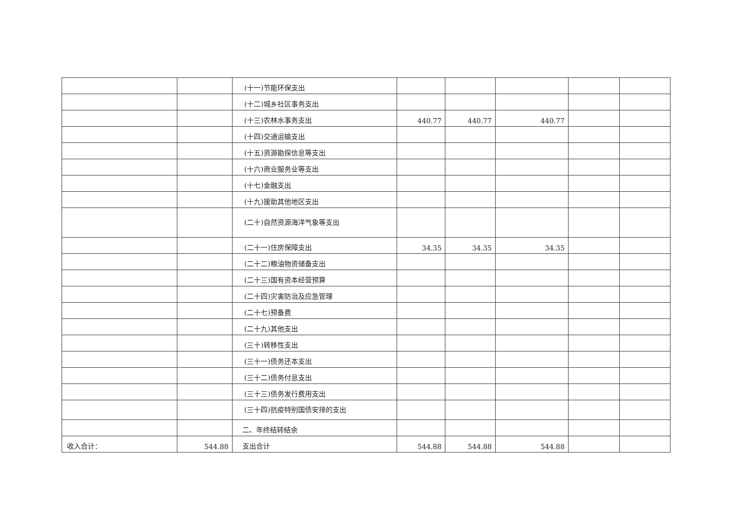| | | (十一)节能环保支出 | | | | | |
| | | (十二)城乡社区事务支出 | | | | | |
| | | (十三)农林水事务支出 | 440.77 | 440.77 | 440.77 | | |
| | | (十四)交通运输支出 | | | | | |
| | | (十五)资源勘探信息等支出 | | | | | |
| | | (十六)商业服务业等支出 | | | | | |
| | | (十七)金融支出 | | | | | |
| | | (十九)援助其他地区支出 | | | | | |
| | | (二十)自然资源海洋气象等支出 | | | | | |
| | | (二十一)住房保障支出 | 34.35 | 34.35 | 34.35 | | |
| | | (二十二)粮油物资储备支出 | | | | | |
| | | (二十三)国有资本经营预算 | | | | | |
| | | (二十四)灾害防治及应急管理 | | | | | |
| | | (二十七)预备费 | | | | | |
| | | (二十九)其他支出 | | | | | |
| | | (三十)转移性支出 | | | | | |
| | | (三十一)债务还本支出 | | | | | |
| | | (三十二)债务付息支出 | | | | | |
| | | (三十三)债务发行费用支出 | | | | | |
| | | (三十四)抗疫特别国债安排的支出 | | | | | |
| | | 二、年终结转结余 | | | | | |
| 收入合计： | 544.88 | 支出合计 | 544.88 | 544.88 | 544.88 | | |